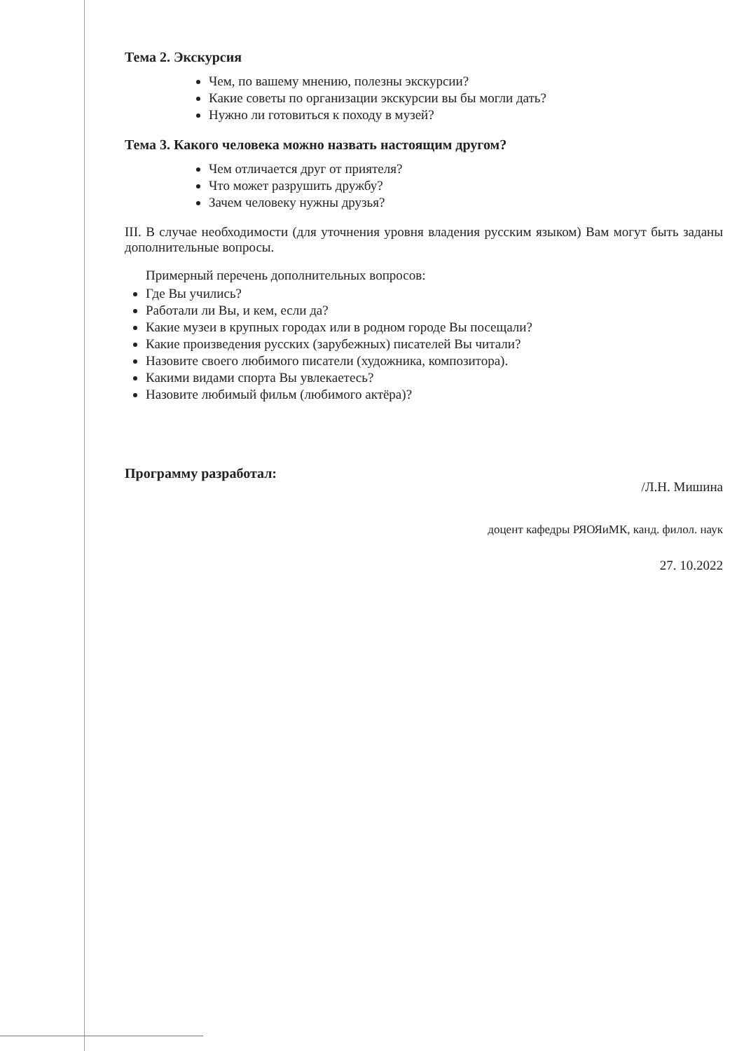Тема 2. Экскурсия
Чем, по вашему мнению, полезны экскурсии?
Какие советы по организации экскурсии вы бы могли дать?
Нужно ли готовиться к походу в музей?
Тема 3. Какого человека можно назвать настоящим другом?
Чем отличается друг от приятеля?
Что может разрушить дружбу?
Зачем человеку нужны друзья?
III. В случае необходимости (для уточнения уровня владения русским языком) Вам могут быть заданы дополнительные вопросы.
Примерный перечень дополнительных вопросов:
Где Вы учились?
Работали ли Вы, и кем, если да?
Какие музеи в крупных городах или в родном городе Вы посещали?
Какие произведения русских (зарубежных) писателей Вы читали?
Назовите своего любимого писатели (художника, композитора).
Какими видами спорта Вы увлекаетесь?
Назовите любимый фильм (любимого актёра)?
Программу разработал:
/Л.Н. Мишина
доцент кафедры РЯОЯиМК, канд. филол. наук
27. 10.2022